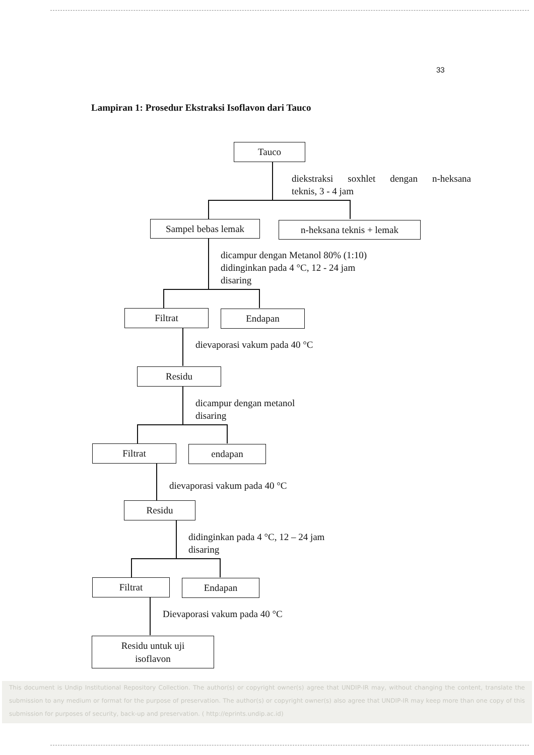33
Lampiran 1: Prosedur Ekstraksi Isoflavon dari Tauco
Tauco
diekstraksi soxhlet dengan n-heksana
teknis, 3 - 4 jam
Sampel bebas lemak n-heksana teknis + lemak
dicampur dengan Metanol 80% (1:10)
didinginkan pada 4 °C, 12 - 24 jam
disaring
Filtrat Endapan
dievaporasi vakum pada 40 °C
Residu
dicampur dengan metanol
disaring
Filtrat endapan
dievaporasi vakum pada 40 °C
Residu
didinginkan pada 4 °C, 12 – 24 jam
disaring
Filtrat Endapan
Dievaporasi vakum pada 40 °C
Residu untuk uji
isoflavon
This document is Undip Institutional Repository Collection. The author(s) or copyright owner(s) agree that UNDIP-IR may, without changing the content, translate the submission to any medium or format for the purpose of preservation. The author(s) or copyright owner(s) also agree that UNDIP-IR may keep more than one copy of this submission for purposes of security, back-up and preservation. ( http://eprints.undip.ac.id)